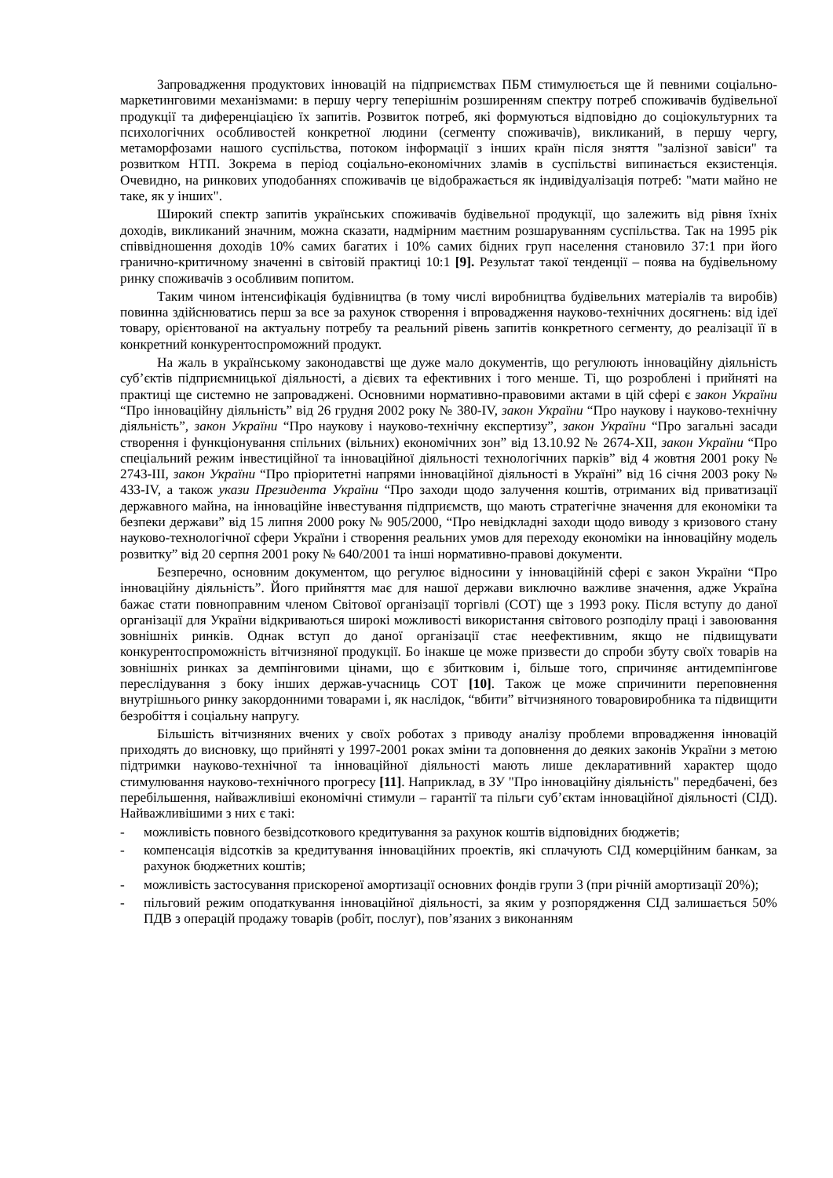Запровадження продуктових інновацій на підприємствах ПБМ стимулюється ще й певними соціально-маркетинговими механізмами: в першу чергу теперішнім розширенням спектру потреб споживачів будівельної продукції та диференціацією їх запитів. Розвиток потреб, які формуються відповідно до соціокультурних та психологічних особливостей конкретної людини (сегменту споживачів), викликаний, в першу чергу, метаморфозами нашого суспільства, потоком інформації з інших країн після зняття "залізної завіси" та розвитком НТП. Зокрема в період соціально-економічних зламів в суспільстві випинається екзистенція. Очевидно, на ринкових уподобаннях споживачів це відображається як індивідуалізація потреб: "мати майно не таке, як у інших".
Широкий спектр запитів українських споживачів будівельної продукції, що залежить від рівня їхніх доходів, викликаний значним, можна сказати, надмірним маєтним розшаруванням суспільства. Так на 1995 рік співвідношення доходів 10% самих багатих і 10% самих бідних груп населення становило 37:1 при його гранично-критичному значенні в світовій практиці 10:1 [9]. Результат такої тенденції – поява на будівельному ринку споживачів з особливим попитом.
Таким чином інтенсифікація будівництва (в тому числі виробництва будівельних матеріалів та виробів) повинна здійснюватись перш за все за рахунок створення і впровадження науково-технічних досягнень: від ідеї товару, орієнтованої на актуальну потребу та реальний рівень запитів конкретного сегменту, до реалізації її в конкретний конкурентоспроможний продукт.
На жаль в українському законодавстві ще дуже мало документів, що регулюють інноваційну діяльність суб’єктів підприємницької діяльності, а дієвих та ефективних і того менше. Ті, що розроблені і прийняті на практиці ще системно не запроваджені. Основними нормативно-правовими актами в цій сфері є закон України “Про інноваційну діяльність” від 26 грудня 2002 року № 380-IV, закон України “Про наукову і науково-технічну діяльність”, закон України “Про наукову і науково-технічну експертизу”, закон України “Про загальні засади створення і функціонування спільних (вільних) економічних зон” від 13.10.92 № 2674-XII, закон України “Про спеціальний режим інвестиційної та інноваційної діяльності технологічних парків” від 4 жовтня 2001 року № 2743-III, закон України “Про пріоритетні напрями інноваційної діяльності в Україні” від 16 січня 2003 року № 433-IV, а також укази Президента України “Про заходи щодо залучення коштів, отриманих від приватизації державного майна, на інноваційне інвестування підприємств, що мають стратегічне значення для економіки та безпеки держави” від 15 липня 2000 року № 905/2000, “Про невідкладні заходи щодо виводу з кризового стану науково-технологічної сфери України і створення реальних умов для переходу економіки на інноваційну модель розвитку” від 20 серпня 2001 року № 640/2001 та інші нормативно-правові документи.
Безперечно, основним документом, що регулює відносини у інноваційній сфері є закон України “Про інноваційну діяльність”. Його прийняття має для нашої держави виключно важливе значення, адже Україна бажає стати повноправним членом Світової організації торгівлі (СОТ) ще з 1993 року. Після вступу до даної організації для України відкриваються широкі можливості використання світового розподілу праці і завоювання зовнішніх ринків. Однак вступ до даної організації стає неефективним, якщо не підвищувати конкурентоспроможність вітчизняної продукції. Бо інакше це може призвести до спроби збуту своїх товарів на зовнішніх ринках за демпінговими цінами, що є збитковим і, більше того, спричиняє антидемпінгове переслідування з боку інших держав-учасниць СОТ [10]. Також це може спричинити переповнення внутрішнього ринку закордонними товарами і, як наслідок, “вбити” вітчизняного товаровиробника та підвищити безробіття і соціальну напругу.
Більшість вітчизняних вчених у своїх роботах з приводу аналізу проблеми впровадження інновацій приходять до висновку, що прийняті у 1997-2001 роках зміни та доповнення до деяких законів України з метою підтримки науково-технічної та інноваційної діяльності мають лише декларативний характер щодо стимулювання науково-технічного прогресу [11]. Наприклад, в ЗУ "Про інноваційну діяльність" передбачені, без перебільшення, найважливіші економічні стимули – гарантії та пільги суб’єктам інноваційної діяльності (СІД). Найважливішими з них є такі:
- можливість повного безвідсоткового кредитування за рахунок коштів відповідних бюджетів;
- компенсація відсотків за кредитування інноваційних проектів, які сплачують СІД комерційним банкам, за рахунок бюджетних коштів;
- можливість застосування прискореної амортизації основних фондів групи 3 (при річній амортизації 20%);
- пільговий режим оподаткування інноваційної діяльності, за яким у розпорядження СІД залишається 50% ПДВ з операцій продажу товарів (робіт, послуг), пов’язаних з виконанням